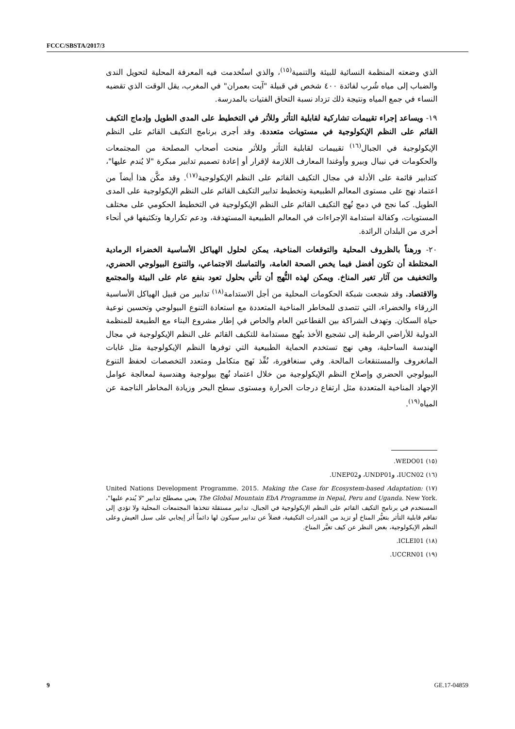FCCC/SBSTA/2017/3
الذي وضعته المنظمة النسائية للبيئة والتنمية<sup>(١٥)</sup>، والذي استُخدمت فيه المعرفة المحلية لتحويل الندى والضباب إلى مياه شُرب لفائدة ٤٠٠ شخص في قبيلة "آيت بعمران" في المغرب، يقل الوقت الذي تقضيه النساء في جمع المياه ونتيجة ذلك تزداد نسبة التحاق الفتيات بالمدرسة.
١٩- ويساعد إجراء تقييمات تشاركية لقابلية التأثر وللأثر في التخطيط على المدى الطويل وإدماج التكيف القائم على النظم الإيكولوجية في مستويات متعددة. وقد أجرى برنامج التكيف القائم على النظم الإيكولوجية في الجبال<sup>(١٦)</sup> تقييمات لقابلية التأثر وللأثر منحت أصحاب المصلحة من المجتمعات والحكومات في نيبال وبيرو وأوغندا المعارف اللازمة لإقرار أو إعادة تصميم تدابير مبكرة "لا يُندم عليها"، كتدابير قائمة على الأدلة في مجال التكيف القائم على النظم الإيكولوجية<sup>(١٧)</sup>. وقد مكَّن هذا أيضاً من اعتماد نهج على مستوى المعالم الطبيعية وتخطيط تدابير التكيف القائم على النظم الإيكولوجية على المدى الطويل. كما نجح في دمج نُهج التكيف القائم على النظم الإيكولوجية في التخطيط الحكومي على مختلف المستويات، وكفالة استدامة الإجراءات في المعالم الطبيعية المستهدفة، ودعم تكرارها وتكثيفها في أنحاء أخرى من البلدان الرائدة.
٢٠- ورهناً بالظروف المحلية والتوقعات المناخية، يمكن لحلول الهياكل الأساسية الخضراء الرمادية المختلطة أن تكون أفضل فيما يخص الصحة العامة، والتماسك الاجتماعي، والتنوع البيولوجي الحضري، والتخفيف من آثار تغير المناخ. ويمكن لهذه النُّهج أن تأتي بحلول تعود بنفع عام على البيئة والمجتمع والاقتصاد. وقد شجعت شبكة الحكومات المحلية من أجل الاستدامة<sup>(١٨)</sup> تدابير من قبيل الهياكل الأساسية الزرقاء والخضراء، التي تتصدى للمخاطر المناخية المتعددة مع استعادة التنوع البيولوجي وتحسين نوعية حياة السكان. وتهدف الشراكة بين القطاعين العام والخاص في إطار مشروع البناء مع الطبيعة للمنظمة الدولية للأراضي الرطبة إلى تشجيع الأخذ بنُهج مستدامة للتكيف القائم على النظم الإيكولوجية في مجال الهندسة الساحلية، وهي نهج تستخدم الحماية الطبيعية التي توفرها النظم الإيكولوجية مثل غابات المانغروف والمستنقعات المالحة. وفي سنغافورة، نُفِّذ نَهج متكامل ومتعدد التخصصات لحفظ التنوع البيولوجي الحضري وإصلاح النظم الإيكولوجية من خلال اعتماد نُهج بيولوجية وهندسية لمعالجة عوامل الإجهاد المناخية المتعددة مثل ارتفاع درجات الحرارة ومستوى سطح البحر وزيادة المخاطر الناجمة عن المياه<sup>(١٩)</sup>.
(١٥) WEDO01.
(١٦) IUCN02، وUNDP01، وUNEP02.
(١٧) United Nations Development Programme. 2015. Making the Case for Ecosystem-based Adaptation: The Global Mountain EbA Programme in Nepal, Peru and Uganda. New York. يعني مصطلح تدابير "لا يُندم عليها"، المستخدم في برنامج التكيف القائم على النظم الإيكولوجية في الجبال، تدابير مستقلة تتخذها المجتمعات المحلية ولا تؤدي إلى تفاقم قابلية التأثر بتغيُّر المناخ أو تزيد من القدرات التكيفية، فضلاً عن تدابير سيكون لها دائماً أثر إيجابي على سبل العيش وعلى النظم الإيكولوجية، بغض النظر عن كيف تغيَّر المناخ.
(١٨) ICLEI01.
(١٩) UCCRN01.
9 GE.17-04859